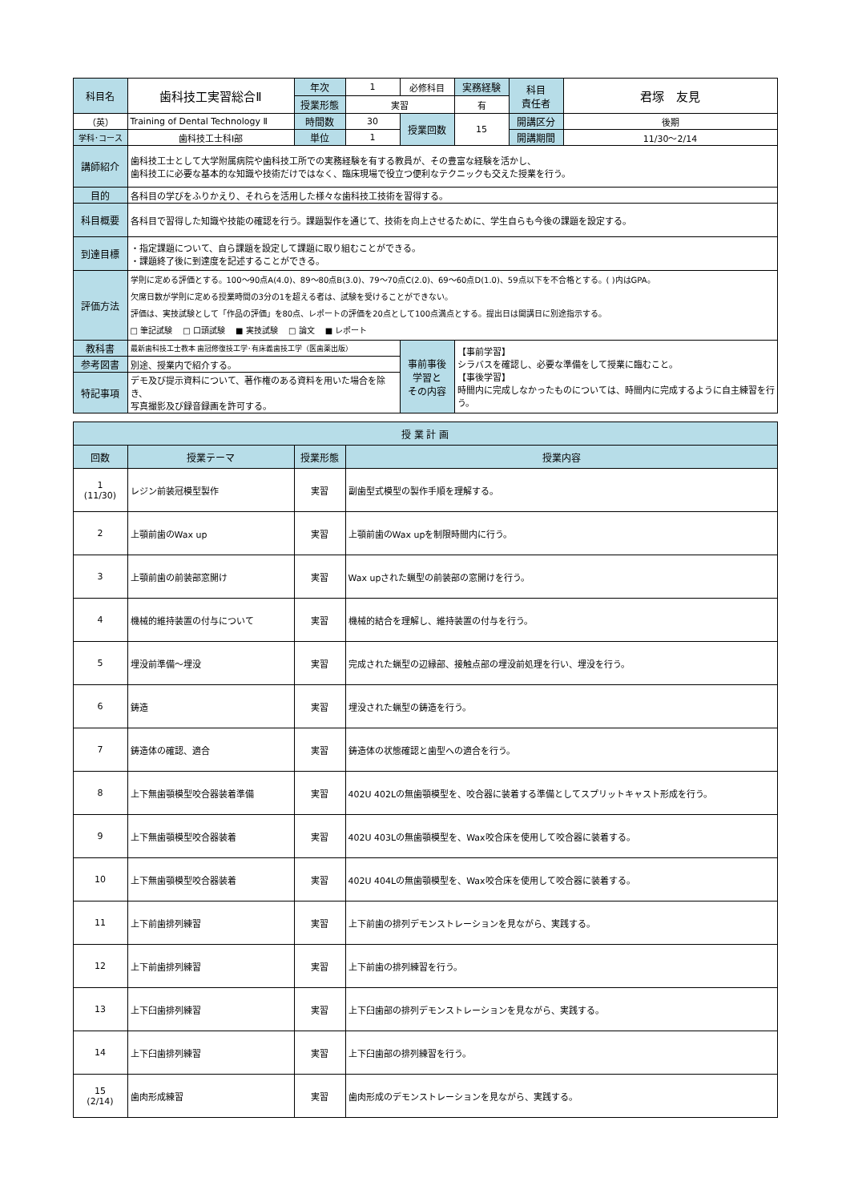| 科目名 | 歯科技工実習総合Ⅱ | 年次 | 1 | 必修科目 | 実務経験 | 科目 責任者 | 君塚 友見 |
| | | 授業形態 | 実習 | | 有 | | |
| （英） | Training of Dental Technology Ⅱ | 時間数 | 30 | 授業回数 | 15 | 開講区分 | 後期 |
| 学科･コース | 歯科技工士科Ⅰ部 | 単位 | 1 | | | 開講期間 | 11/30～2/14 |
| 講師紹介 | 歯科技工士として大学附属病院や歯科技工所での実務経験を有する教員が、その豊富な経験を活かし、 歯科技工に必要な基本的な知識や技術だけではなく、臨床現場で役立つ便利なテクニックも交えた授業を行う。 | | | | | | |
| 目的 | 各科目の学びをふりかえり、それらを活用した様々な歯科技工技術を習得する。 | | | | | | |
| 科目概要 | 各科目で習得した知識や技能の確認を行う。課題製作を通じて、技術を向上させるために、学生自らも今後の課題を設定する。 | | | | | | |
| 到達目標 | ・指定課題について、自ら課題を設定して課題に取り組むことができる。 ・課題終了後に到達度を記述することができる。 | | | | | | |
| 評価方法 | 学則に定める評価とする。100～90点A(4.0)、89～80点B(3.0)、79～70点C(2.0)、69～60点D(1.0)、59点以下を不合格とする。( )内はGPA。 欠席日数が学則に定める授業時間の3分の1を超える者は、試験を受けることができない。 評価は、実技試験として「作品の評価」を80点、レポートの評価を20点として100点満点とする。提出日は開講日に別途指示する。 □ 筆記試験 □ 口頭試験 ■ 実技試験 □ 論文 ■ レポート | | | | | | |
| 教科書 | 最新歯科技工士教本 歯冠修復技工学･有床義歯技工学（医歯薬出版） | | | 事前事後 学習と その内容 | 【事前学習】 シラバスを確認し、必要な準備をして授業に臨むこと。 【事後学習】 時間内に完成しなかったものについては、時間内に完成するように自主練習を行う。 | | |
| 参考図書 | 別途、授業内で紹介する。 | | | | | | |
| 特記事項 | デモ及び提示資料について、著作権のある資料を用いた場合を除き、 写真撮影及び録音録画を許可する。 | | | | | | |
| 授 業 計 画 | | | |
| 回数 | 授業テーマ | 授業形態 | 授業内容 |
| 1 (11/30) | レジン前装冠模型製作 | 実習 | 副歯型式模型の製作手順を理解する。 |
| 2 | 上顎前歯のWax up | 実習 | 上顎前歯のWax upを制限時間内に行う。 |
| 3 | 上顎前歯の前装部窓開け | 実習 | Wax upされた蝋型の前装部の窓開けを行う。 |
| 4 | 機械的維持装置の付与について | 実習 | 機械的結合を理解し、維持装置の付与を行う。 |
| 5 | 埋没前準備～埋没 | 実習 | 完成された蝋型の辺縁部、接触点部の埋没前処理を行い、埋没を行う。 |
| 6 | 鋳造 | 実習 | 埋没された蝋型の鋳造を行う。 |
| 7 | 鋳造体の確認、適合 | 実習 | 鋳造体の状態確認と歯型への適合を行う。 |
| 8 | 上下無歯顎模型咬合器装着準備 | 実習 | 402U 402Lの無歯顎模型を、咬合器に装着する準備としてスプリットキャスト形成を行う。 |
| 9 | 上下無歯顎模型咬合器装着 | 実習 | 402U 403Lの無歯顎模型を、Wax咬合床を使用して咬合器に装着する。 |
| 10 | 上下無歯顎模型咬合器装着 | 実習 | 402U 404Lの無歯顎模型を、Wax咬合床を使用して咬合器に装着する。 |
| 11 | 上下前歯排列練習 | 実習 | 上下前歯の排列デモンストレーションを見ながら、実践する。 |
| 12 | 上下前歯排列練習 | 実習 | 上下前歯の排列練習を行う。 |
| 13 | 上下臼歯排列練習 | 実習 | 上下臼歯部の排列デモンストレーションを見ながら、実践する。 |
| 14 | 上下臼歯排列練習 | 実習 | 上下臼歯部の排列練習を行う。 |
| 15 (2/14) | 歯肉形成練習 | 実習 | 歯肉形成のデモンストレーションを見ながら、実践する。 |